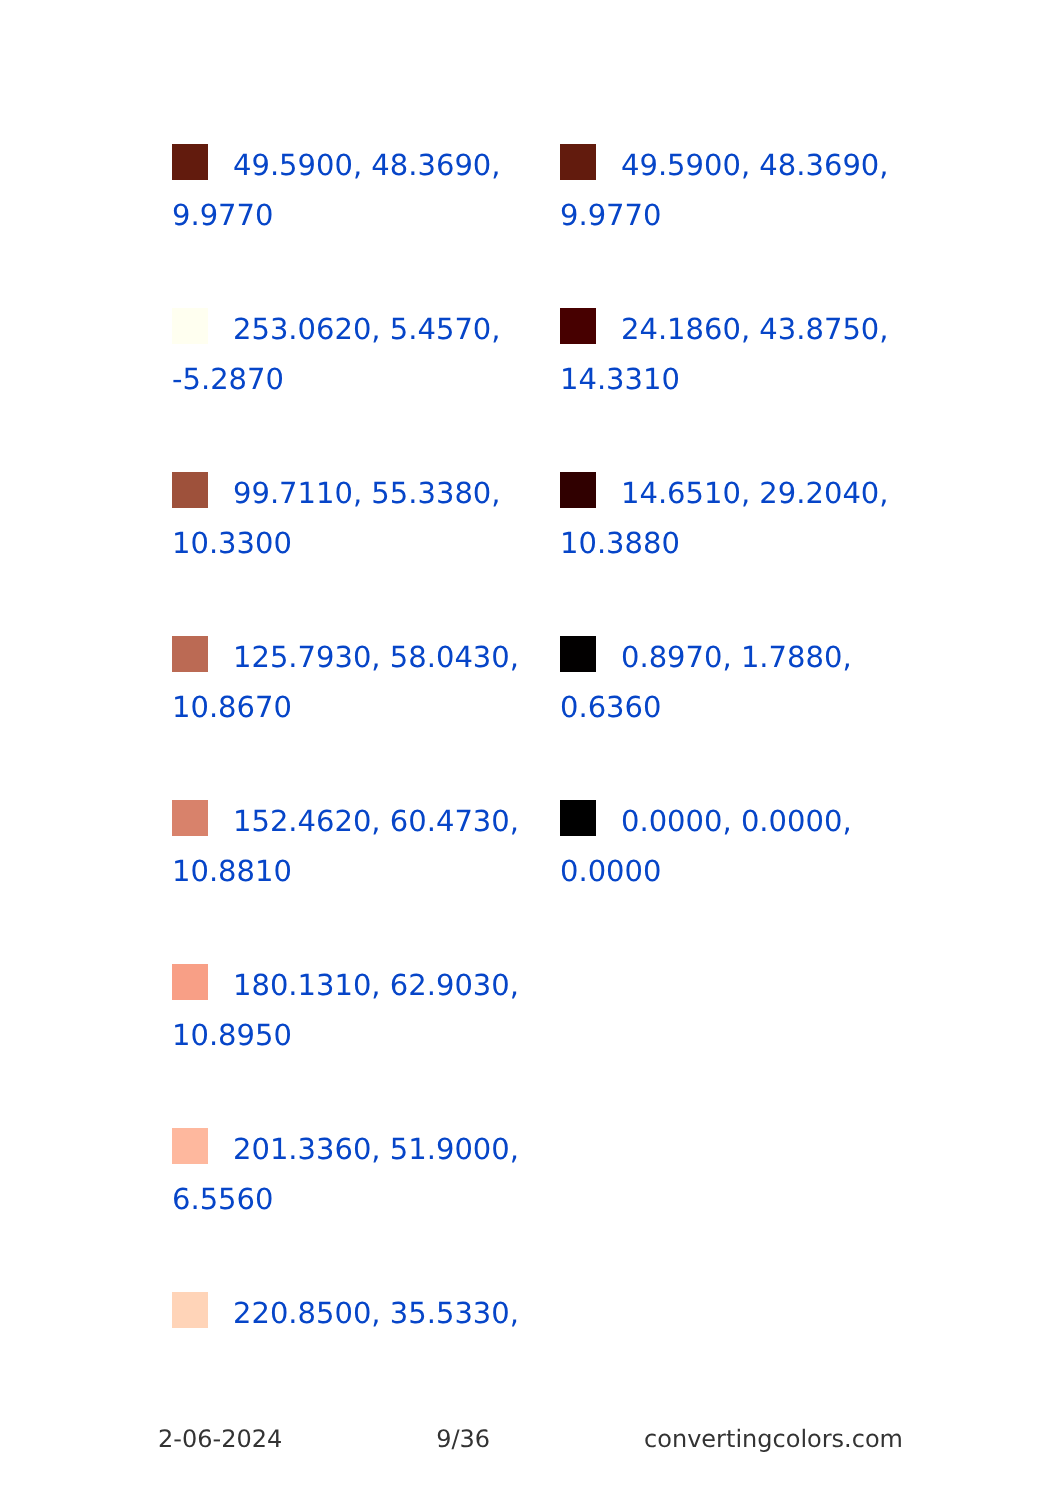49.5900, 48.3690, 9.9770
253.0620, 5.4570, -5.2870
99.7110, 55.3380, 10.3300
125.7930, 58.0430, 10.8670
152.4620, 60.4730, 10.8810
180.1310, 62.9030, 10.8950
201.3360, 51.9000, 6.5560
220.8500, 35.5330,
49.5900, 48.3690, 9.9770
24.1860, 43.8750, 14.3310
14.6510, 29.2040, 10.3880
0.8970, 1.7880, 0.6360
0.0000, 0.0000, 0.0000
2-06-2024 9/36 convertingcolors.com